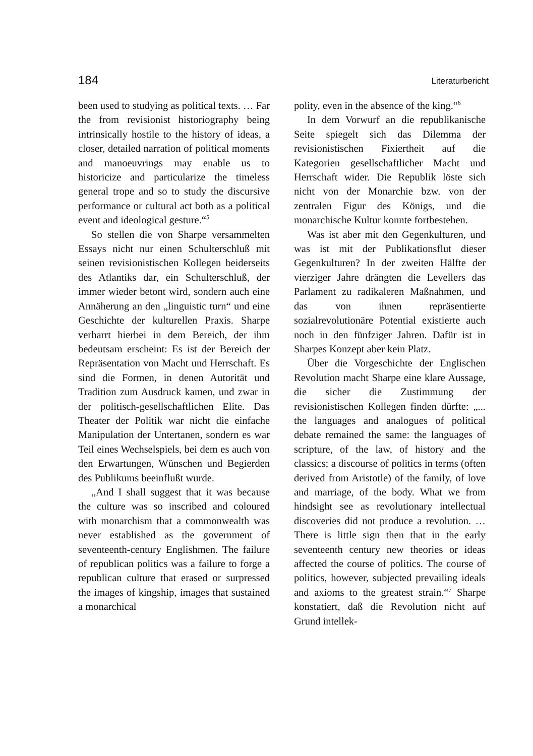184 Literaturbericht
been used to studying as political texts. … Far the from revisionist historiography being intrinsically hostile to the history of ideas, a closer, detailed narration of political moments and manoeuvrings may enable us to historicize and particularize the timeless general trope and so to study the discursive performance or cultural act both as a political event and ideological gesture.“<sup>5</sup>
So stellen die von Sharpe versammelten Essays nicht nur einen Schulterschluß mit seinen revisionistischen Kollegen beiderseits des Atlantiks dar, ein Schulterschluß, der immer wieder betont wird, sondern auch eine Annäherung an den „linguistic turn“ und eine Geschichte der kulturellen Praxis. Sharpe verharrt hierbei in dem Bereich, der ihm bedeutsam erscheint: Es ist der Bereich der Repräsentation von Macht und Herrschaft. Es sind die Formen, in denen Autorität und Tradition zum Ausdruck kamen, und zwar in der politisch-gesellschaftlichen Elite. Das Theater der Politik war nicht die einfache Manipulation der Untertanen, sondern es war Teil eines Wechselspiels, bei dem es auch von den Erwartungen, Wünschen und Begierden des Publikums beeinflußt wurde.
„And I shall suggest that it was because the culture was so inscribed and coloured with monarchism that a commonwealth was never established as the government of seventeenth-century Englishmen. The failure of republican politics was a failure to forge a republican culture that erased or surpressed the images of kingship, images that sustained a monarchical
polity, even in the absence of the king.“<sup>6</sup>
In dem Vorwurf an die republikanische Seite spiegelt sich das Dilemma der revisionistischen Fixiertheit auf die Kategorien gesellschaftlicher Macht und Herrschaft wider. Die Republik löste sich nicht von der Monarchie bzw. von der zentralen Figur des Königs, und die monarchische Kultur konnte fortbestehen.
Was ist aber mit den Gegenkulturen, und was ist mit der Publikationsflut dieser Gegenkulturen? In der zweiten Hälfte der vierziger Jahre drängten die Levellers das Parlament zu radikaleren Maßnahmen, und das von ihnen repräsentierte sozialrevolutionäre Potential existierte auch noch in den fünfziger Jahren. Dafür ist in Sharpes Konzept aber kein Platz.
Über die Vorgeschichte der Englischen Revolution macht Sharpe eine klare Aussage, die sicher die Zustimmung der revisionistischen Kollegen finden dürfte: „... the languages and analogues of political debate remained the same: the languages of scripture, of the law, of history and the classics; a discourse of politics in terms (often derived from Aristotle) of the family, of love and marriage, of the body. What we from hindsight see as revolutionary intellectual discoveries did not produce a revolution. … There is little sign then that in the early seventeenth century new theories or ideas affected the course of politics. The course of politics, however, subjected prevailing ideals and axioms to the greatest strain.“<sup>7</sup> Sharpe konstatiert, daß die Revolution nicht auf Grund intellek-